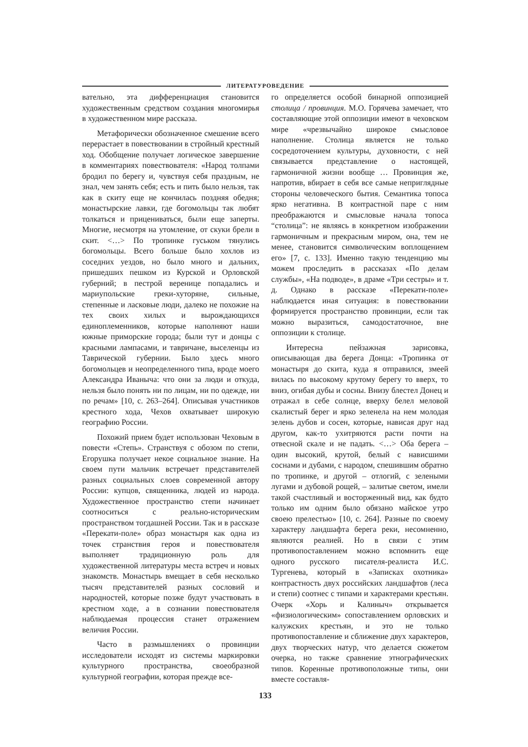ЛИТЕРАТУРОВЕДЕНИЕ
вательно, эта дифференциация становится художественным средством создания многомирья в художественном мире рассказа.
Метафорически обозначенное смешение всего перерастает в повествовании в стройный крестный ход. Обобщение получает логическое завершение в комментариях повествователя: «Народ толпами бродил по берегу и, чувствуя себя праздным, не знал, чем занять себя; есть и пить было нельзя, так как в скиту еще не кончилась поздняя обедня; монастырские лавки, где богомольцы так любят толкаться и прицениваться, были еще заперты. Многие, несмотря на утомление, от скуки брели в скит. <…> По тропинке гуськом тянулись богомольцы. Всего больше было хохлов из соседних уездов, но было много и дальних, пришедших пешком из Курской и Орловской губерний; в пестрой веренице попадались и мариупольские греки-хуторяне, сильные, степенные и ласковые люди, далеко не похожие на тех своих хилых и вырождающихся единоплеменников, которые наполняют наши южные приморские города; были тут и донцы с красными лампасами, и тавричане, выселенцы из Таврической губернии. Было здесь много богомольцев и неопределенного типа, вроде моего Александра Иваныча: что они за люди и откуда, нельзя было понять ни по лицам, ни по одежде, ни по речам» [10, с. 263–264]. Описывая участников крестного хода, Чехов охватывает широкую географию России.
Похожий прием будет использован Чеховым в повести «Степь». Странствуя с обозом по степи, Егорушка получает некое социальное знание. На своем пути мальчик встречает представителей разных социальных слоев современной автору России: купцов, священника, людей из народа. Художественное пространство степи начинает соотноситься с реально-историческим пространством тогдашней России. Так и в рассказе «Перекати-поле» образ монастыря как одна из точек странствия героя и повествователя выполняет традиционную роль для художественной литературы места встреч и новых знакомств. Монастырь вмещает в себя несколько тысяч представителей разных сословий и народностей, которые позже будут участвовать в крестном ходе, а в сознании повествователя наблюдаемая процессия станет отражением величия России.
Часто в размышлениях о провинции исследователи исходят из системы маркировки культурного пространства, своеобразной культурной географии, которая прежде все-
го определяется особой бинарной оппозицией столица / провинция. М.О. Горячева замечает, что составляющие этой оппозиции имеют в чеховском мире «чрезвычайно широкое смысловое наполнение. Столица является не только сосредоточением культуры, духовности, с ней связывается представление о настоящей, гармоничной жизни вообще … Провинция же, напротив, вбирает в себя все самые неприглядные стороны человеческого бытия. Семантика топоса ярко негативна. В контрастной паре с ним преображаются и смысловые начала топоса “столица”: не являясь в конкретном изображении гармоничным и прекрасным миром, она, тем не менее, становится символическим воплощением его» [7, с. 133]. Именно такую тенденцию мы можем проследить в рассказах «По делам службы», «На подводе», в драме «Три сестры» и т. д. Однако в рассказе «Перекати-поле» наблюдается иная ситуация: в повествовании формируется пространство провинции, если так можно выразиться, самодостаточное, вне оппозиции к столице.
Интересна пейзажная зарисовка, описывающая два берега Донца: «Тропинка от монастыря до скита, куда я отправился, змеей вилась по высокому крутому берегу то вверх, то вниз, огибая дубы и сосны. Внизу блестел Донец и отражал в себе солнце, вверху белел меловой скалистый берег и ярко зеленела на нем молодая зелень дубов и сосен, которые, нависая друг над другом, как-то ухитряются расти почти на отвесной скале и не падать. <…> Оба берега – один высокий, крутой, белый с нависшими соснами и дубами, с народом, спешившим обратно по тропинке, и другой – отлогий, с зелеными лугами и дубовой рощей, – залитые светом, имели такой счастливый и восторженный вид, как будто только им одним было обязано майское утро своею прелестью» [10, с. 264]. Разные по своему характеру ландшафта берега реки, несомненно, являются реалией. Но в связи с этим противопоставлением можно вспомнить еще одного русского писателя-реалиста И.С. Тургенева, который в «Записках охотника» контрастность двух российских ландшафтов (леса и степи) соотнес с типами и характерами крестьян. Очерк «Хорь и Калиныч» открывается «физиологическим» сопоставлением орловских и калужских крестьян, и это не только противопоставление и сближение двух характеров, двух творческих натур, что делается сюжетом очерка, но также сравнение этнографических типов. Коренные противоположные типы, они вместе составля-
133